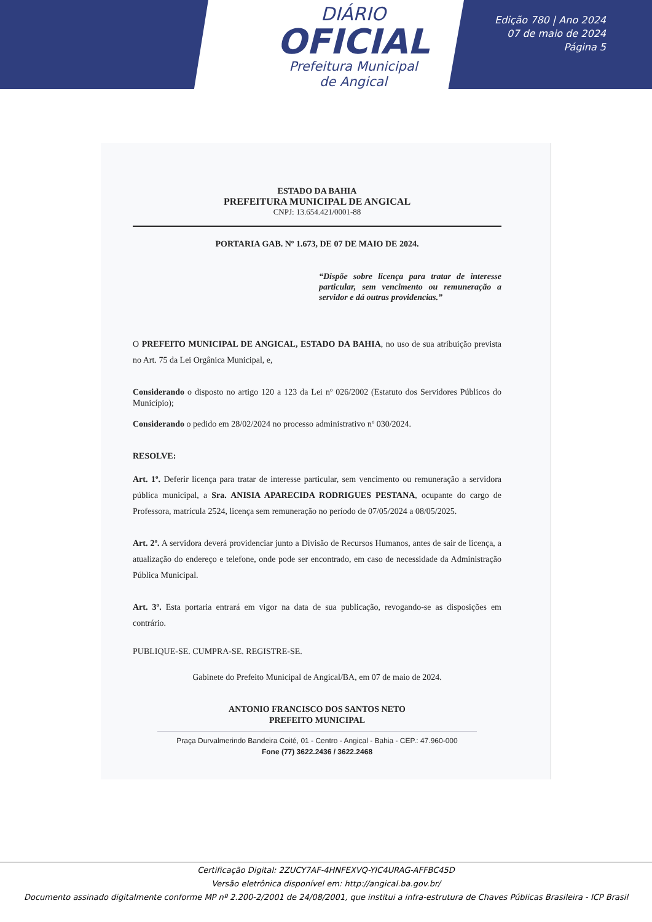DIÁRIO
OFICIAL
Prefeitura Municipal
de Angical
Edição 780 | Ano 2024
07 de maio de 2024
Página 5
ESTADO DA BAHIA
PREFEITURA MUNICIPAL DE ANGICAL
CNPJ: 13.654.421/0001-88
PORTARIA GAB. Nº 1.673, DE 07 DE MAIO DE 2024.
“Dispõe sobre licença para tratar de interesse particular, sem vencimento ou remuneração a servidor e dá outras providencias.”
O PREFEITO MUNICIPAL DE ANGICAL, ESTADO DA BAHIA, no uso de sua atribuição prevista no Art. 75 da Lei Orgânica Municipal, e,
Considerando o disposto no artigo 120 a 123 da Lei nº 026/2002 (Estatuto dos Servidores Públicos do Município);
Considerando o pedido em 28/02/2024 no processo administrativo nº 030/2024.
RESOLVE:
Art. 1º. Deferir licença para tratar de interesse particular, sem vencimento ou remuneração a servidora pública municipal, a Sra. ANISIA APARECIDA RODRIGUES PESTANA, ocupante do cargo de Professora, matrícula 2524, licença sem remuneração no período de 07/05/2024 a 08/05/2025.
Art. 2º. A servidora deverá providenciar junto a Divisão de Recursos Humanos, antes de sair de licença, a atualização do endereço e telefone, onde pode ser encontrado, em caso de necessidade da Administração Pública Municipal.
Art. 3º. Esta portaria entrará em vigor na data de sua publicação, revogando-se as disposições em contrário.
PUBLIQUE-SE. CUMPRA-SE. REGISTRE-SE.
Gabinete do Prefeito Municipal de Angical/BA, em 07 de maio de 2024.
ANTONIO FRANCISCO DOS SANTOS NETO
PREFEITO MUNICIPAL
Praça Durvalmerindo Bandeira Coité, 01 - Centro - Angical - Bahia - CEP.: 47.960-000
Fone (77) 3622.2436 / 3622.2468
Certificação Digital: 2ZUCY7AF-4HNFEXVQ-YIC4URAG-AFFBC45D
Versão eletrônica disponível em: http://angical.ba.gov.br/
Documento assinado digitalmente conforme MP nº 2.200-2/2001 de 24/08/2001, que institui a infra-estrutura de Chaves Públicas Brasileira - ICP Brasil